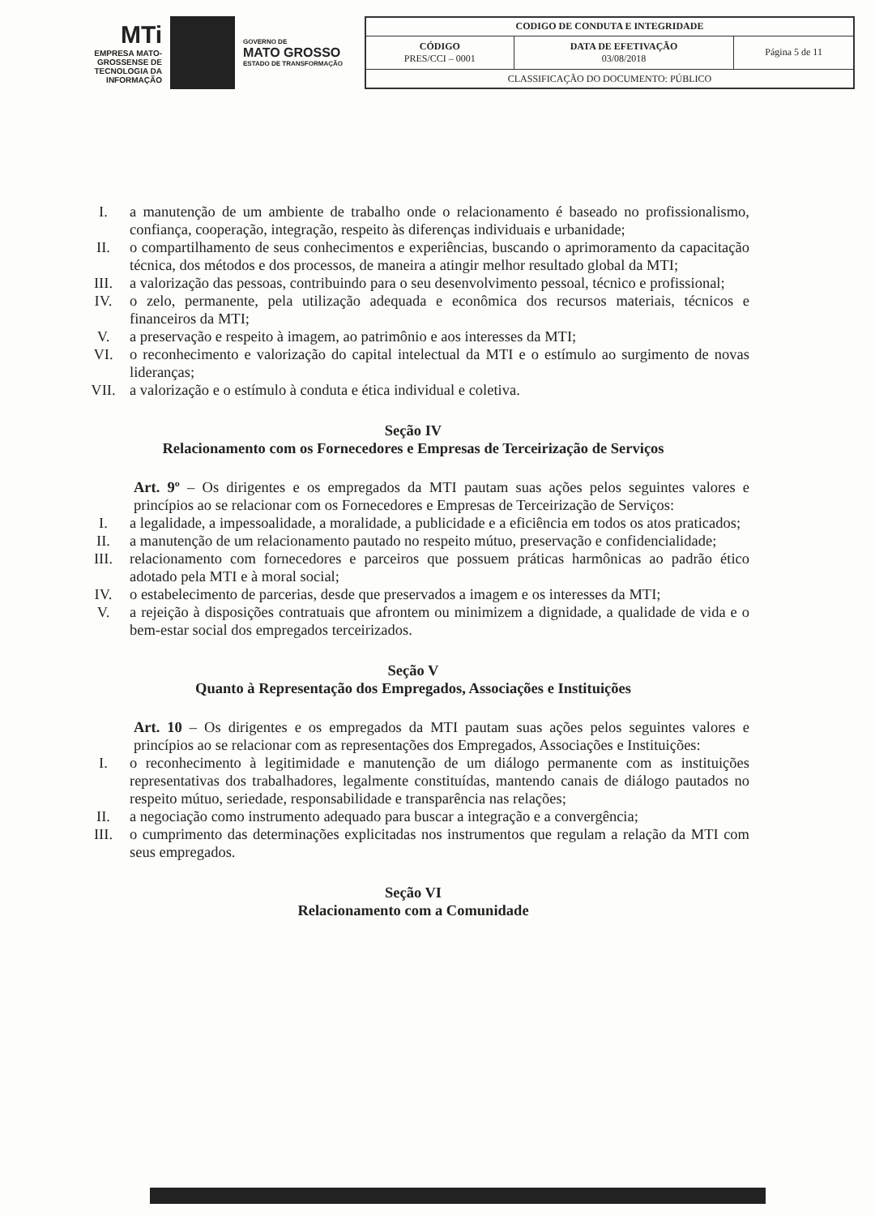MTi
EMPRESA MATO-GROSSENSE DE TECNOLOGIA DA INFORMAÇÃO
GOVERNO DE
MATO GROSSO
ESTADO DE TRANSFORMAÇÃO
| CODIGO DE CONDUTA E INTEGRIDADE | | |
| CÓDIGO PRES/CCI – 0001 | DATA DE EFETIVAÇÃO 03/08/2018 | Página 5 de 11 |
| CLASSIFICAÇÃO DO DOCUMENTO: PÚBLICO | | |
I. a manutenção de um ambiente de trabalho onde o relacionamento é baseado no profissionalismo, confiança, cooperação, integração, respeito às diferenças individuais e urbanidade;
II. o compartilhamento de seus conhecimentos e experiências, buscando o aprimoramento da capacitação técnica, dos métodos e dos processos, de maneira a atingir melhor resultado global da MTI;
III. a valorização das pessoas, contribuindo para o seu desenvolvimento pessoal, técnico e profissional;
IV. o zelo, permanente, pela utilização adequada e econômica dos recursos materiais, técnicos e financeiros da MTI;
V. a preservação e respeito à imagem, ao patrimônio e aos interesses da MTI;
VI. o reconhecimento e valorização do capital intelectual da MTI e o estímulo ao surgimento de novas lideranças;
VII. a valorização e o estímulo à conduta e ética individual e coletiva.
Seção IV
Relacionamento com os Fornecedores e Empresas de Terceirização de Serviços
Art. 9º – Os dirigentes e os empregados da MTI pautam suas ações pelos seguintes valores e princípios ao se relacionar com os Fornecedores e Empresas de Terceirização de Serviços:
I. a legalidade, a impessoalidade, a moralidade, a publicidade e a eficiência em todos os atos praticados;
II. a manutenção de um relacionamento pautado no respeito mútuo, preservação e confidencialidade;
III. relacionamento com fornecedores e parceiros que possuem práticas harmônicas ao padrão ético adotado pela MTI e à moral social;
IV. o estabelecimento de parcerias, desde que preservados a imagem e os interesses da MTI;
V. a rejeição à disposições contratuais que afrontem ou minimizem a dignidade, a qualidade de vida e o bem-estar social dos empregados terceirizados.
Seção V
Quanto à Representação dos Empregados, Associações e Instituições
Art. 10 – Os dirigentes e os empregados da MTI pautam suas ações pelos seguintes valores e princípios ao se relacionar com as representações dos Empregados, Associações e Instituições:
I. o reconhecimento à legitimidade e manutenção de um diálogo permanente com as instituições representativas dos trabalhadores, legalmente constituídas, mantendo canais de diálogo pautados no respeito mútuo, seriedade, responsabilidade e transparência nas relações;
II. a negociação como instrumento adequado para buscar a integração e a convergência;
III. o cumprimento das determinações explicitadas nos instrumentos que regulam a relação da MTI com seus empregados.
Seção VI
Relacionamento com a Comunidade